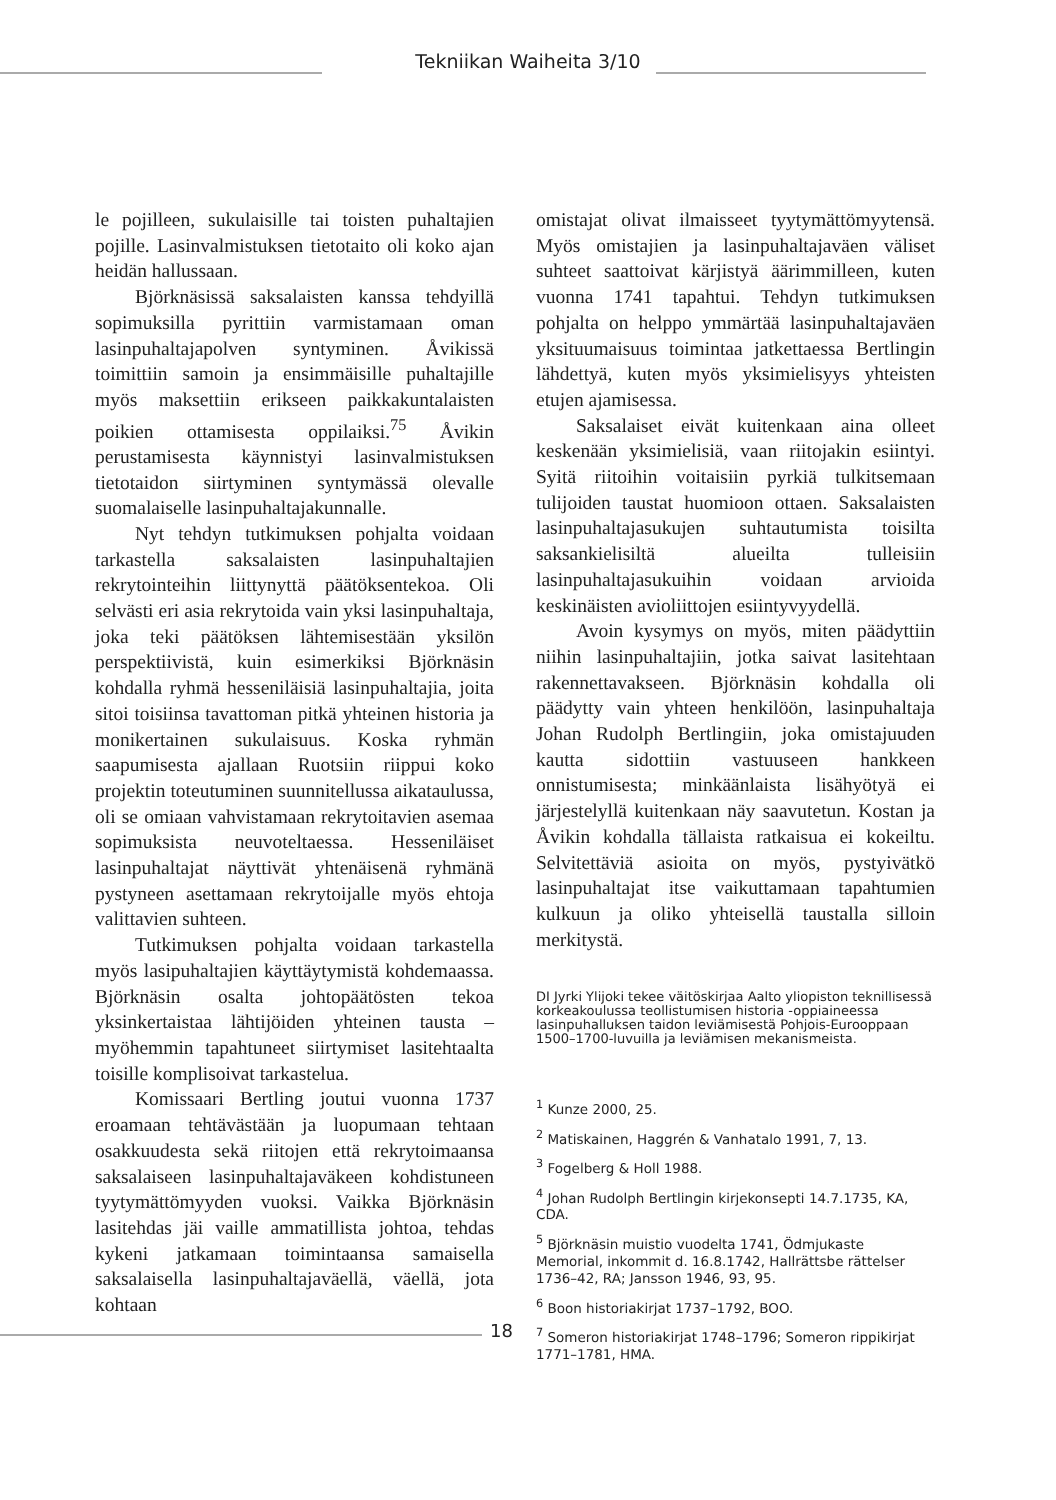Tekniikan Waiheita 3/10
le pojilleen, sukulaisille tai toisten puhaltajien pojille. Lasinvalmistuksen tietotaito oli koko ajan heidän hallussaan.
Björknäsissä saksalaisten kanssa tehdyillä sopimuksilla pyrittiin varmistamaan oman lasinpuhaltajapolven syntyminen. Åvikissä toimittiin samoin ja ensimmäisille puhaltajille myös maksettiin erikseen paikkakuntalaisten poikien ottamisesta oppilaiksi.<sup>75</sup> Åvikin perustamisesta käynnistyi lasinvalmistuksen tietotaidon siirtyminen syntymässä olevalle suomalaiselle lasinpuhaltajakunnalle.
Nyt tehdyn tutkimuksen pohjalta voidaan tarkastella saksalaisten lasinpuhaltajien rekrytointeihin liittynyttä päätöksentekoa. Oli selvästi eri asia rekrytoida vain yksi lasinpuhaltaja, joka teki päätöksen lähtemisestään yksilön perspektiivistä, kuin esimerkiksi Björknäsin kohdalla ryhmä hesseniläisiä lasinpuhaltajia, joita sitoi toisiinsa tavattoman pitkä yhteinen historia ja monikertainen sukulaisuus. Koska ryhmän saapumisesta ajallaan Ruotsiin riippui koko projektin toteutuminen suunnitellussa aikataulussa, oli se omiaan vahvistamaan rekrytoitavien asemaa sopimuksista neuvoteltaessa. Hesseniläiset lasinpuhaltajat näyttivät yhtenäisenä ryhmänä pystyneen asettamaan rekrytoijalle myös ehtoja valittavien suhteen.
Tutkimuksen pohjalta voidaan tarkastella myös lasipuhaltajien käyttäytymistä kohdemaassa. Björknäsin osalta johtopäätösten tekoa yksinkertaistaa lähtijöiden yhteinen tausta – myöhemmin tapahtuneet siirtymiset lasitehtaalta toisille komplisoivat tarkastelua.
Komissaari Bertling joutui vuonna 1737 eroamaan tehtävästään ja luopumaan tehtaan osakkuudesta sekä riitojen että rekrytoimaansa saksalaiseen lasinpuhaltajaväkeen kohdistuneen tyytymättömyyden vuoksi. Vaikka Björknäsin lasitehdas jäi vaille ammatillista johtoa, tehdas kykeni jatkamaan toimintaansa samaisella saksalaisella lasinpuhaltajaväellä, väellä, jota kohtaan
omistajat olivat ilmaisseet tyytymättömyytensä. Myös omistajien ja lasinpuhaltajaväen väliset suhteet saattoivat kärjistyä äärimmilleen, kuten vuonna 1741 tapahtui. Tehdyn tutkimuksen pohjalta on helppo ymmärtää lasinpuhaltajaväen yksituumaisuus toimintaa jatkettaessa Bertlingin lähdettyä, kuten myös yksimielisyys yhteisten etujen ajamisessa.
Saksalaiset eivät kuitenkaan aina olleet keskenään yksimielisiä, vaan riitojakin esiintyi. Syitä riitoihin voitaisiin pyrkiä tulkitsemaan tulijoiden taustat huomioon ottaen. Saksalaisten lasinpuhaltajasukujen suhtautumista toisilta saksankielisiltä alueilta tulleisiin lasinpuhaltajasukuihin voidaan arvioida keskinäisten avioliittojen esiintyvyydellä.
Avoin kysymys on myös, miten päädyttiin niihin lasinpuhaltajiin, jotka saivat lasitehtaan rakennettavakseen. Björknäsin kohdalla oli päädytty vain yhteen henkilöön, lasinpuhaltaja Johan Rudolph Bertlingiin, joka omistajuuden kautta sidottiin vastuuseen hankkeen onnistumisesta; minkäänlaista lisähyötyä ei järjestelyllä kuitenkaan näy saavutetun. Kostan ja Åvikin kohdalla tällaista ratkaisua ei kokeiltu. Selvitettäviä asioita on myös, pystyivätkö lasinpuhaltajat itse vaikuttamaan tapahtumien kulkuun ja oliko yhteisellä taustalla silloin merkitystä.
DI Jyrki Ylijoki tekee väitöskirjaa Aalto yliopiston teknillisessä korkeakoulussa teollistumisen historia -oppiaineessa lasinpuhalluksen taidon leviämisestä Pohjois-Eurooppaan 1500–1700-luvuilla ja leviämisen mekanismeista.
<sup>1</sup> Kunze 2000, 25.
<sup>2</sup> Matiskainen, Haggrén & Vanhatalo 1991, 7, 13.
<sup>3</sup> Fogelberg & Holl 1988.
<sup>4</sup> Johan Rudolph Bertlingin kirjekonsepti 14.7.1735, KA, CDA.
<sup>5</sup> Björknäsin muistio vuodelta 1741, Ödmjukaste Memorial, inkommit d. 16.8.1742, Hallrättsbe rättelser 1736–42, RA; Jansson 1946, 93, 95.
<sup>6</sup> Boon historiakirjat 1737–1792, BOO.
<sup>7</sup> Someron historiakirjat 1748–1796; Someron rippikirjat 1771–1781, HMA.
18